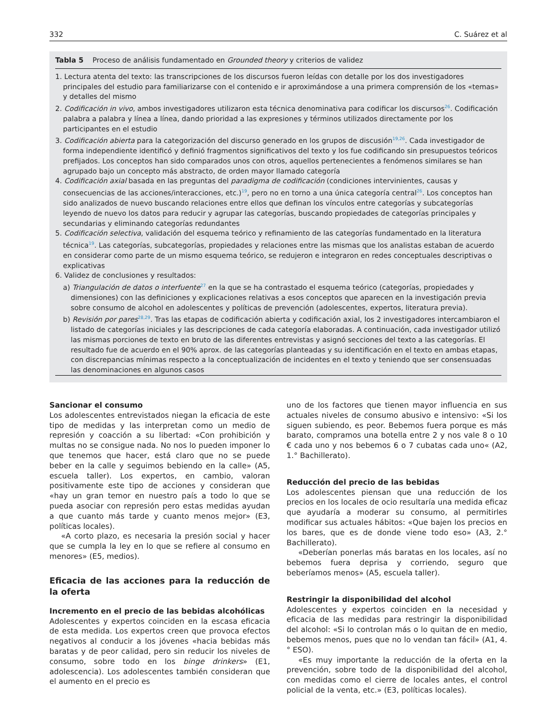332 C. Suárez et al
Tabla 5 Proceso de análisis fundamentado en Grounded theory y criterios de validez
| 1. Lectura atenta del texto: las transcripciones de los discursos fueron leídas con detalle por los dos investigadores principales del estudio para familiarizarse con el contenido e ir aproximándose a una primera comprensión de los «temas» y detalles del mismo |
| 2. Codificación in vivo , ambos investigadores utilizaron esta técnica denominativa para codificar los discursos<sup>26</sup>. Codificación palabra a palabra y línea a línea, dando prioridad a las expresiones y términos utilizados directamente por los participantes en el estudio |
| 3. Codificación abierta para la categorización del discurso generado en los grupos de discusión<sup>19,26</sup>. Cada investigador de forma independiente identificó y definió fragmentos significativos del texto y los fue codificando sin presupuestos teóricos prefijados. Los conceptos han sido comparados unos con otros, aquellos pertenecientes a fenómenos similares se han agrupado bajo un concepto más abstracto, de orden mayor llamado categoría |
| 4. Codificación axial basada en las preguntas del paradigma de codificación (condiciones intervinientes, causas y consecuencias de las acciones/interacciones, etc.)<sup>19</sup>, pero no en torno a una única categoría central<sup>26</sup>. Los conceptos han sido analizados de nuevo buscando relaciones entre ellos que definan los vínculos entre categorías y subcategorías leyendo de nuevo los datos para reducir y agrupar las categorías, buscando propiedades de categorías principales y secundarias y eliminando categorías redundantes |
| 5. Codificación selectiva , validación del esquema teórico y refinamiento de las categorías fundamentado en la literatura técnica<sup>19</sup>. Las categorías, subcategorías, propiedades y relaciones entre las mismas que los analistas estaban de acuerdo en considerar como parte de un mismo esquema teórico, se redujeron e integraron en redes conceptuales descriptivas o explicativas |
| 6. Validez de conclusiones y resultados: a) Triangulación de datos o interfuente<sup>27</sup> en la que se ha contrastado el esquema teórico (categorías, propiedades y dimensiones) con las definiciones y explicaciones relativas a esos conceptos que aparecen en la investigación previa sobre consumo de alcohol en adolescentes y políticas de prevención (adolescentes, expertos, literatura previa). b) Revisión por pares<sup>28,29</sup>. Tras las etapas de codificación abierta y codificación axial, los 2 investigadores intercambiaron el listado de categorías iniciales y las descripciones de cada categoría elaboradas. A continuación, cada investigador utilizó las mismas porciones de texto en bruto de las diferentes entrevistas y asignó secciones del texto a las categorías. El resultado fue de acuerdo en el 90% aprox. de las categorías planteadas y su identificación en el texto en ambas etapas, con discrepancias mínimas respecto a la conceptualización de incidentes en el texto y teniendo que ser consensuadas las denominaciones en algunos casos |
Sancionar el consumo
Los adolescentes entrevistados niegan la eficacia de este tipo de medidas y las interpretan como un medio de represión y coacción a su libertad: «Con prohibición y multas no se consigue nada. No nos lo pueden imponer lo que tenemos que hacer, está claro que no se puede beber en la calle y seguimos bebiendo en la calle» (A5, escuela taller). Los expertos, en cambio, valoran positivamente este tipo de acciones y consideran que «hay un gran temor en nuestro país a todo lo que se pueda asociar con represión pero estas medidas ayudan a que cuanto más tarde y cuanto menos mejor» (E3, políticas locales).
«A corto plazo, es necesaria la presión social y hacer que se cumpla la ley en lo que se refiere al consumo en menores» (E5, medios).
Eficacia de las acciones para la reducción de la oferta
Incremento en el precio de las bebidas alcohólicas
Adolescentes y expertos coinciden en la escasa eficacia de esta medida. Los expertos creen que provoca efectos negativos al conducir a los jóvenes «hacia bebidas más baratas y de peor calidad, pero sin reducir los niveles de consumo, sobre todo en los binge drinkers» (E1, adolescencia). Los adolescentes también consideran que el aumento en el precio es
uno de los factores que tienen mayor influencia en sus actuales niveles de consumo abusivo e intensivo: «Si los siguen subiendo, es peor. Bebemos fuera porque es más barato, compramos una botella entre 2 y nos vale 8 o 10 € cada uno y nos bebemos 6 o 7 cubatas cada uno« (A2, 1.° Bachillerato).
Reducción del precio de las bebidas
Los adolescentes piensan que una reducción de los precios en los locales de ocio resultaría una medida eficaz que ayudaría a moderar su consumo, al permitirles modificar sus actuales hábitos: «Que bajen los precios en los bares, que es de donde viene todo eso» (A3, 2.° Bachillerato).
«Deberían ponerlas más baratas en los locales, así no bebemos fuera deprisa y corriendo, seguro que beberíamos menos» (A5, escuela taller).
Restringir la disponibilidad del alcohol
Adolescentes y expertos coinciden en la necesidad y eficacia de las medidas para restringir la disponibilidad del alcohol: «Si lo controlan más o lo quitan de en medio, bebemos menos, pues que no lo vendan tan fácil» (A1, 4.° ESO).
«Es muy importante la reducción de la oferta en la prevención, sobre todo de la disponibilidad del alcohol, con medidas como el cierre de locales antes, el control policial de la venta, etc.» (E3, políticas locales).